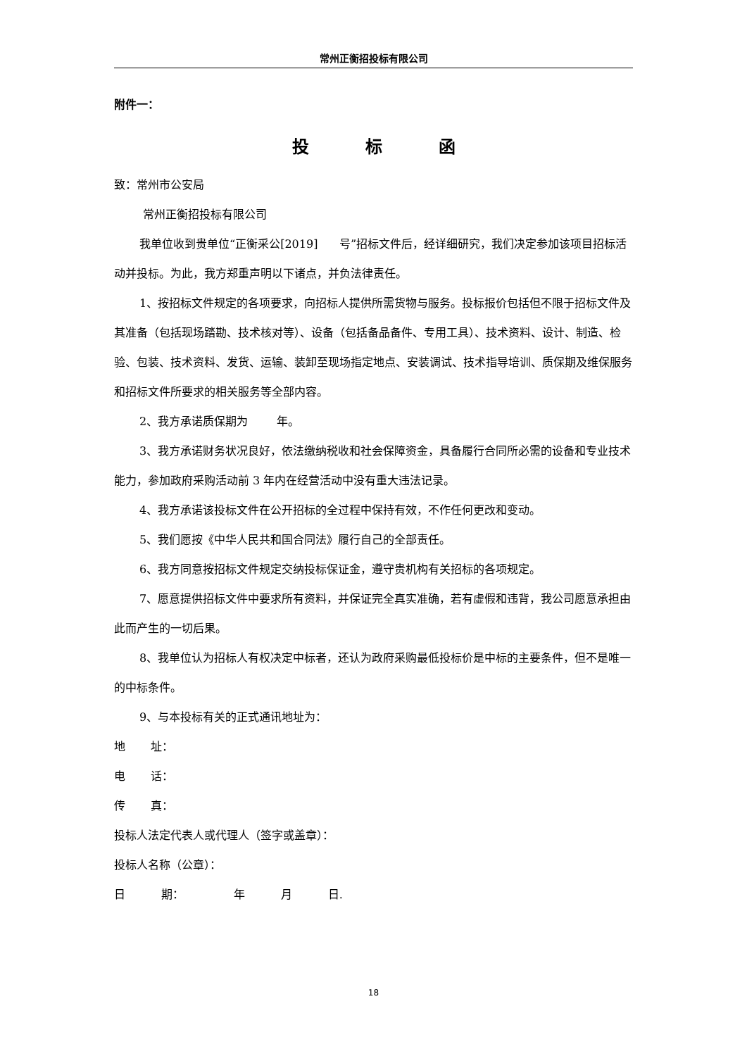常州正衡招投标有限公司
附件一：
投标函
致：常州市公安局
常州正衡招投标有限公司
我单位收到贵单位“正衡采公[2019] 号”招标文件后，经详细研究，我们决定参加该项目招标活动并投标。为此，我方郑重声明以下诸点，并负法律责任。
1、按招标文件规定的各项要求，向招标人提供所需货物与服务。投标报价包括但不限于招标文件及其准备（包括现场踏勘、技术核对等）、设备（包括备品备件、专用工具）、技术资料、设计、制造、检验、包装、技术资料、发货、运输、装卸至现场指定地点、安装调试、技术指导培训、质保期及维保服务和招标文件所要求的相关服务等全部内容。
2、我方承诺质保期为 年。
3、我方承诺财务状况良好，依法缴纳税收和社会保障资金，具备履行合同所必需的设备和专业技术能力，参加政府采购活动前 3 年内在经营活动中没有重大违法记录。
4、我方承诺该投标文件在公开招标的全过程中保持有效，不作任何更改和变动。
5、我们愿按《中华人民共和国合同法》履行自己的全部责任。
6、我方同意按招标文件规定交纳投标保证金，遵守贵机构有关招标的各项规定。
7、愿意提供招标文件中要求所有资料，并保证完全真实准确，若有虚假和违背，我公司愿意承担由此而产生的一切后果。
8、我单位认为招标人有权决定中标者，还认为政府采购最低投标价是中标的主要条件，但不是唯一的中标条件。
9、与本投标有关的正式通讯地址为：
地 址：
电 话：
传 真：
投标人法定代表人或代理人（签字或盖章）：
投标人名称（公章）：
日 期： 年 月 日.
18